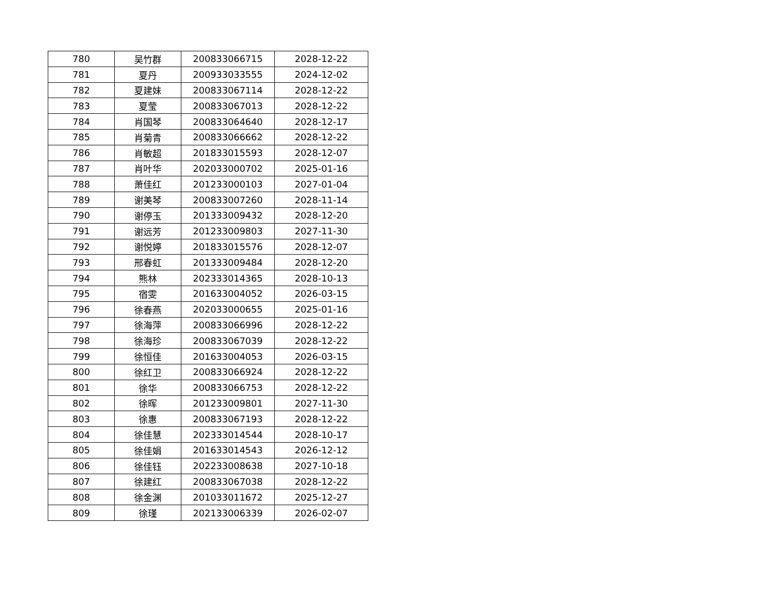| 780 | 吴竹群 | 200833066715 | 2028-12-22 |
| 781 | 夏丹 | 200933033555 | 2024-12-02 |
| 782 | 夏建妹 | 200833067114 | 2028-12-22 |
| 783 | 夏莹 | 200833067013 | 2028-12-22 |
| 784 | 肖国琴 | 200833064640 | 2028-12-17 |
| 785 | 肖菊青 | 200833066662 | 2028-12-22 |
| 786 | 肖敏超 | 201833015593 | 2028-12-07 |
| 787 | 肖叶华 | 202033000702 | 2025-01-16 |
| 788 | 萧佳红 | 201233000103 | 2027-01-04 |
| 789 | 谢美琴 | 200833007260 | 2028-11-14 |
| 790 | 谢停玉 | 201333009432 | 2028-12-20 |
| 791 | 谢远芳 | 201233009803 | 2027-11-30 |
| 792 | 谢悦婷 | 201833015576 | 2028-12-07 |
| 793 | 邢春虹 | 201333009484 | 2028-12-20 |
| 794 | 熊林 | 202333014365 | 2028-10-13 |
| 795 | 宿雯 | 201633004052 | 2026-03-15 |
| 796 | 徐春燕 | 202033000655 | 2025-01-16 |
| 797 | 徐海萍 | 200833066996 | 2028-12-22 |
| 798 | 徐海珍 | 200833067039 | 2028-12-22 |
| 799 | 徐恒佳 | 201633004053 | 2026-03-15 |
| 800 | 徐红卫 | 200833066924 | 2028-12-22 |
| 801 | 徐华 | 200833066753 | 2028-12-22 |
| 802 | 徐晖 | 201233009801 | 2027-11-30 |
| 803 | 徐惠 | 200833067193 | 2028-12-22 |
| 804 | 徐佳慧 | 202333014544 | 2028-10-17 |
| 805 | 徐佳娟 | 201633014543 | 2026-12-12 |
| 806 | 徐佳钰 | 202233008638 | 2027-10-18 |
| 807 | 徐建红 | 200833067038 | 2028-12-22 |
| 808 | 徐金渊 | 201033011672 | 2025-12-27 |
| 809 | 徐瑾 | 202133006339 | 2026-02-07 |